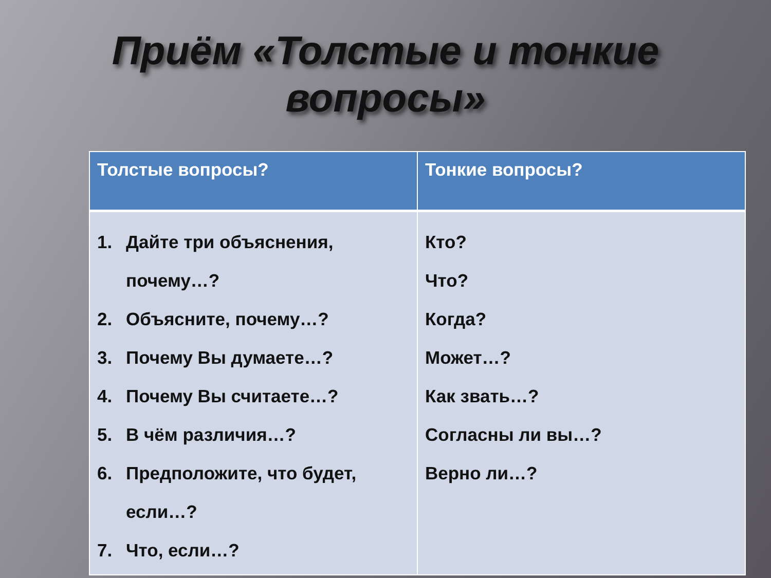Приём «Толстые и тонкие
вопросы»
| Толстые вопросы? | Тонкие вопросы? |
| --- | --- |
| 1. Дайте три объяснения, почему…? 2. Объясните, почему…? 3. Почему Вы думаете…? 4. Почему Вы считаете…? 5. В чём различия…? 6. Предположите, что будет, если…? 7. Что, если…? | Кто? Что? Когда? Может…? Как звать…? Согласны ли вы…? Верно ли…? |